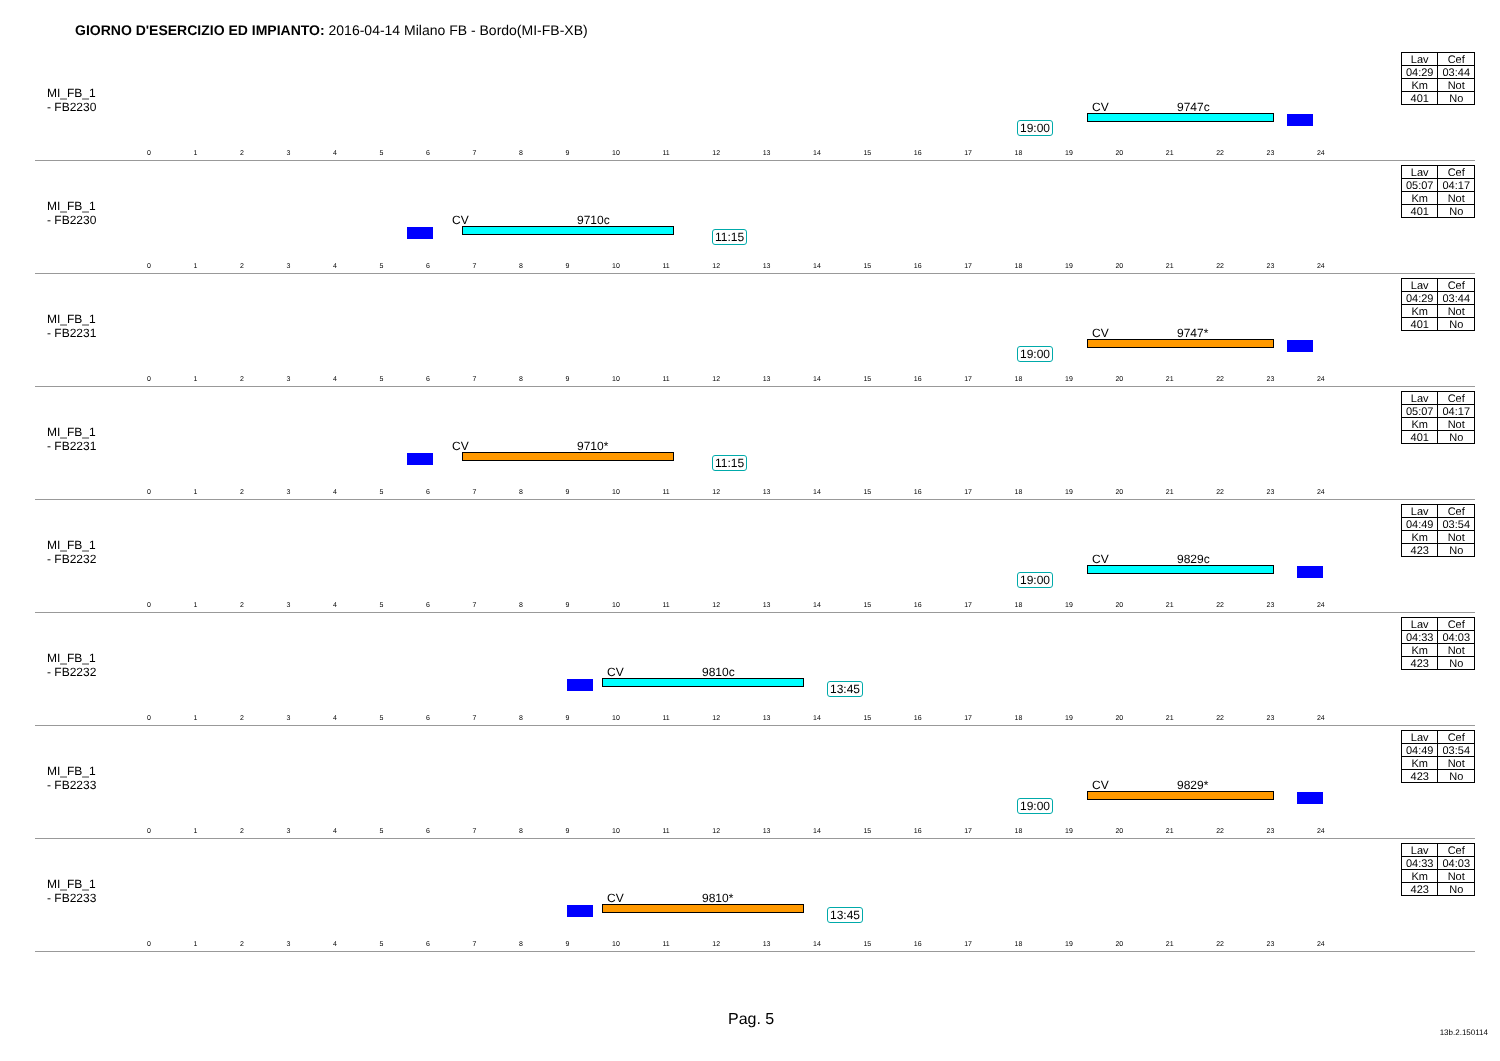GIORNO D'ESERCIZIO ED IMPIANTO: 2016-04-14 Milano FB - Bordo(MI-FB-XB)
MI_FB_1
- FB2230
19:00
CV 9747c
0123456789 10 11 12 13 14 15 16 17 18 19 20 21 22 23 24
| Lav | Cef |
| 04:29 | 03:44 |
| Km | Not |
| 401 | No |
MI_FB_1
- FB2230
CV 9710c
11:15
0123456789 10 11 12 13 14 15 16 17 18 19 20 21 22 23 24
| Lav | Cef |
| 05:07 | 04:17 |
| Km | Not |
| 401 | No |
MI_FB_1
- FB2231
19:00
CV 9747*
0123456789 10 11 12 13 14 15 16 17 18 19 20 21 22 23 24
| Lav | Cef |
| 04:29 | 03:44 |
| Km | Not |
| 401 | No |
MI_FB_1
- FB2231
CV 9710*
11:15
0123456789 10 11 12 13 14 15 16 17 18 19 20 21 22 23 24
| Lav | Cef |
| 05:07 | 04:17 |
| Km | Not |
| 401 | No |
MI_FB_1
- FB2232
19:00
CV 9829c
0123456789 10 11 12 13 14 15 16 17 18 19 20 21 22 23 24
| Lav | Cef |
| 04:49 | 03:54 |
| Km | Not |
| 423 | No |
MI_FB_1
- FB2232
CV 9810c
13:45
0123456789 10 11 12 13 14 15 16 17 18 19 20 21 22 23 24
| Lav | Cef |
| 04:33 | 04:03 |
| Km | Not |
| 423 | No |
MI_FB_1
- FB2233
19:00
CV 9829*
0123456789 10 11 12 13 14 15 16 17 18 19 20 21 22 23 24
| Lav | Cef |
| 04:49 | 03:54 |
| Km | Not |
| 423 | No |
MI_FB_1
- FB2233
CV 9810*
13:45
0123456789 10 11 12 13 14 15 16 17 18 19 20 21 22 23 24
| Lav | Cef |
| 04:33 | 04:03 |
| Km | Not |
| 423 | No |
Pag. 5
13b.2.150114